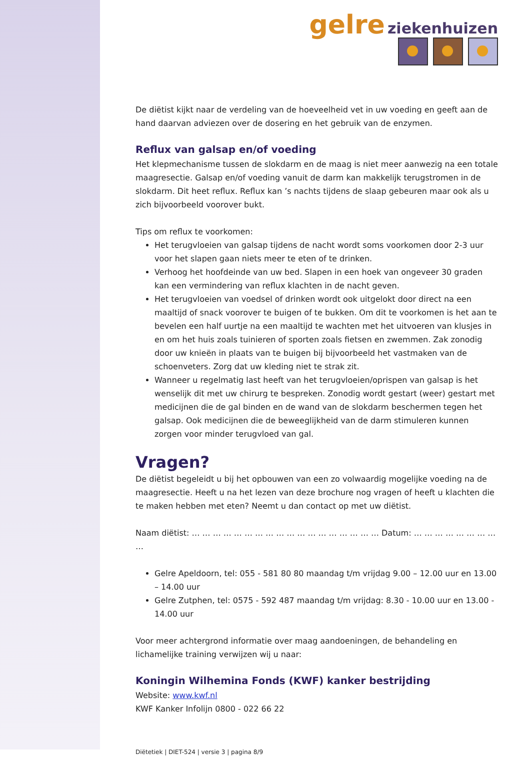gelre ziekenhuizen
De diëtist kijkt naar de verdeling van de hoeveelheid vet in uw voeding en geeft aan de hand daarvan adviezen over de dosering en het gebruik van de enzymen.
Reflux van galsap en/of voeding
Het klepmechanisme tussen de slokdarm en de maag is niet meer aanwezig na een totale maagresectie. Galsap en/of voeding vanuit de darm kan makkelijk terugstromen in de slokdarm. Dit heet reflux. Reflux kan ’s nachts tijdens de slaap gebeuren maar ook als u zich bijvoorbeeld voorover bukt.
Tips om reflux te voorkomen:
Het terugvloeien van galsap tijdens de nacht wordt soms voorkomen door 2-3 uur voor het slapen gaan niets meer te eten of te drinken.
Verhoog het hoofdeinde van uw bed. Slapen in een hoek van ongeveer 30 graden kan een vermindering van reflux klachten in de nacht geven.
Het terugvloeien van voedsel of drinken wordt ook uitgelokt door direct na een maaltijd of snack voorover te buigen of te bukken. Om dit te voorkomen is het aan te bevelen een half uurtje na een maaltijd te wachten met het uitvoeren van klusjes in en om het huis zoals tuinieren of sporten zoals fietsen en zwemmen. Zak zonodig door uw knieën in plaats van te buigen bij bijvoorbeeld het vastmaken van de schoenveters. Zorg dat uw kleding niet te strak zit.
Wanneer u regelmatig last heeft van het terugvloeien/oprispen van galsap is het wenselijk dit met uw chirurg te bespreken. Zonodig wordt gestart (weer) gestart met medicijnen die de gal binden en de wand van de slokdarm beschermen tegen het galsap. Ook medicijnen die de beweeglijkheid van de darm stimuleren kunnen zorgen voor minder terugvloed van gal.
Vragen?
De diëtist begeleidt u bij het opbouwen van een zo volwaardig mogelijke voeding na de maagresectie. Heeft u na het lezen van deze brochure nog vragen of heeft u klachten die te maken hebben met eten? Neemt u dan contact op met uw diëtist.
Naam diëtist: … … … … … … … … … … … … … … … … … … Datum: … … … … … … … … …
Gelre Apeldoorn, tel: 055 - 581 80 80 maandag t/m vrijdag 9.00 – 12.00 uur en 13.00 – 14.00 uur
Gelre Zutphen, tel: 0575 - 592 487 maandag t/m vrijdag: 8.30 - 10.00 uur en 13.00 - 14.00 uur
Voor meer achtergrond informatie over maag aandoeningen, de behandeling en lichamelijke training verwijzen wij u naar:
Koningin Wilhemina Fonds (KWF) kanker bestrijding
Website: www.kwf.nl
KWF Kanker Infolijn 0800 - 022 66 22
Diëtetiek | DIET-524 | versie 3 | pagina 8/9